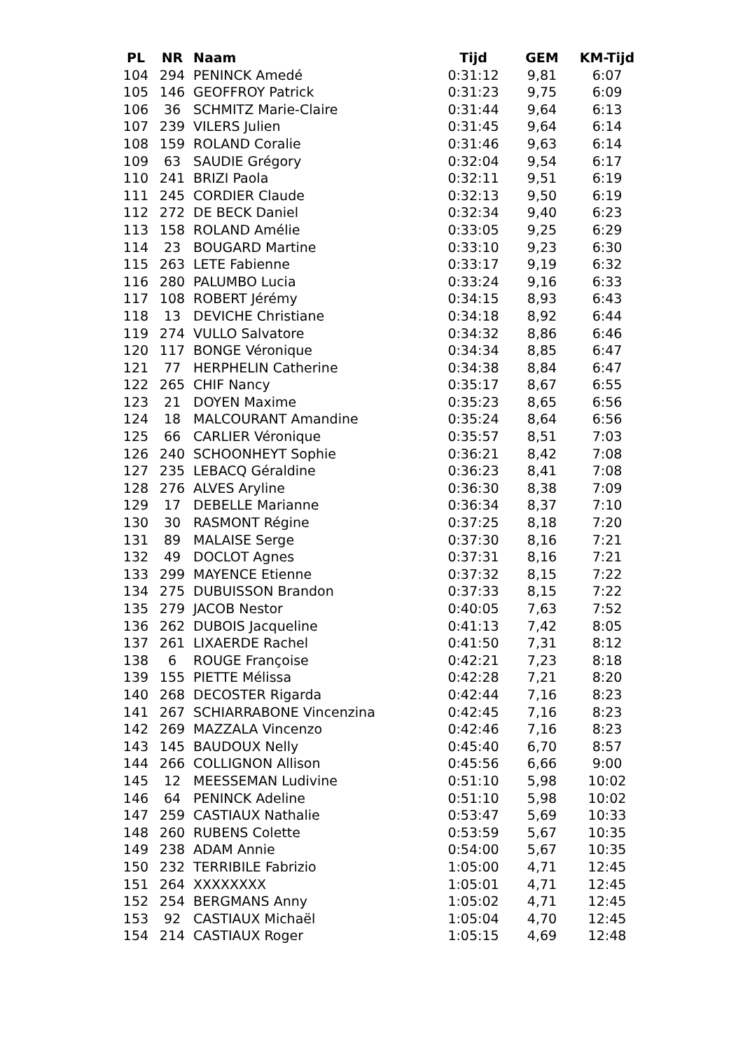| PL | NR | Naam | Tijd | GEM | KM-Tijd |
| --- | --- | --- | --- | --- | --- |
| 104 | 294 | PENINCK Amedé | 0:31:12 | 9,81 | 6:07 |
| 105 | 146 | GEOFFROY Patrick | 0:31:23 | 9,75 | 6:09 |
| 106 | 36 | SCHMITZ Marie-Claire | 0:31:44 | 9,64 | 6:13 |
| 107 | 239 | VILERS Julien | 0:31:45 | 9,64 | 6:14 |
| 108 | 159 | ROLAND Coralie | 0:31:46 | 9,63 | 6:14 |
| 109 | 63 | SAUDIE Grégory | 0:32:04 | 9,54 | 6:17 |
| 110 | 241 | BRIZI Paola | 0:32:11 | 9,51 | 6:19 |
| 111 | 245 | CORDIER Claude | 0:32:13 | 9,50 | 6:19 |
| 112 | 272 | DE BECK Daniel | 0:32:34 | 9,40 | 6:23 |
| 113 | 158 | ROLAND Amélie | 0:33:05 | 9,25 | 6:29 |
| 114 | 23 | BOUGARD Martine | 0:33:10 | 9,23 | 6:30 |
| 115 | 263 | LETE Fabienne | 0:33:17 | 9,19 | 6:32 |
| 116 | 280 | PALUMBO Lucia | 0:33:24 | 9,16 | 6:33 |
| 117 | 108 | ROBERT Jérémy | 0:34:15 | 8,93 | 6:43 |
| 118 | 13 | DEVICHE Christiane | 0:34:18 | 8,92 | 6:44 |
| 119 | 274 | VULLO Salvatore | 0:34:32 | 8,86 | 6:46 |
| 120 | 117 | BONGE Véronique | 0:34:34 | 8,85 | 6:47 |
| 121 | 77 | HERPHELIN Catherine | 0:34:38 | 8,84 | 6:47 |
| 122 | 265 | CHIF Nancy | 0:35:17 | 8,67 | 6:55 |
| 123 | 21 | DOYEN Maxime | 0:35:23 | 8,65 | 6:56 |
| 124 | 18 | MALCOURANT Amandine | 0:35:24 | 8,64 | 6:56 |
| 125 | 66 | CARLIER Véronique | 0:35:57 | 8,51 | 7:03 |
| 126 | 240 | SCHOONHEYT Sophie | 0:36:21 | 8,42 | 7:08 |
| 127 | 235 | LEBACQ Géraldine | 0:36:23 | 8,41 | 7:08 |
| 128 | 276 | ALVES Aryline | 0:36:30 | 8,38 | 7:09 |
| 129 | 17 | DEBELLE Marianne | 0:36:34 | 8,37 | 7:10 |
| 130 | 30 | RASMONT Régine | 0:37:25 | 8,18 | 7:20 |
| 131 | 89 | MALAISE Serge | 0:37:30 | 8,16 | 7:21 |
| 132 | 49 | DOCLOT Agnes | 0:37:31 | 8,16 | 7:21 |
| 133 | 299 | MAYENCE Etienne | 0:37:32 | 8,15 | 7:22 |
| 134 | 275 | DUBUISSON Brandon | 0:37:33 | 8,15 | 7:22 |
| 135 | 279 | JACOB Nestor | 0:40:05 | 7,63 | 7:52 |
| 136 | 262 | DUBOIS Jacqueline | 0:41:13 | 7,42 | 8:05 |
| 137 | 261 | LIXAERDE Rachel | 0:41:50 | 7,31 | 8:12 |
| 138 | 6 | ROUGE Françoise | 0:42:21 | 7,23 | 8:18 |
| 139 | 155 | PIETTE Mélissa | 0:42:28 | 7,21 | 8:20 |
| 140 | 268 | DECOSTER Rigarda | 0:42:44 | 7,16 | 8:23 |
| 141 | 267 | SCHIARRABONE Vincenzina | 0:42:45 | 7,16 | 8:23 |
| 142 | 269 | MAZZALA Vincenzo | 0:42:46 | 7,16 | 8:23 |
| 143 | 145 | BAUDOUX Nelly | 0:45:40 | 6,70 | 8:57 |
| 144 | 266 | COLLIGNON Allison | 0:45:56 | 6,66 | 9:00 |
| 145 | 12 | MEESSEMAN Ludivine | 0:51:10 | 5,98 | 10:02 |
| 146 | 64 | PENINCK Adeline | 0:51:10 | 5,98 | 10:02 |
| 147 | 259 | CASTIAUX Nathalie | 0:53:47 | 5,69 | 10:33 |
| 148 | 260 | RUBENS Colette | 0:53:59 | 5,67 | 10:35 |
| 149 | 238 | ADAM Annie | 0:54:00 | 5,67 | 10:35 |
| 150 | 232 | TERRIBILE Fabrizio | 1:05:00 | 4,71 | 12:45 |
| 151 | 264 | XXXXXXXX | 1:05:01 | 4,71 | 12:45 |
| 152 | 254 | BERGMANS Anny | 1:05:02 | 4,71 | 12:45 |
| 153 | 92 | CASTIAUX Michaël | 1:05:04 | 4,70 | 12:45 |
| 154 | 214 | CASTIAUX Roger | 1:05:15 | 4,69 | 12:48 |